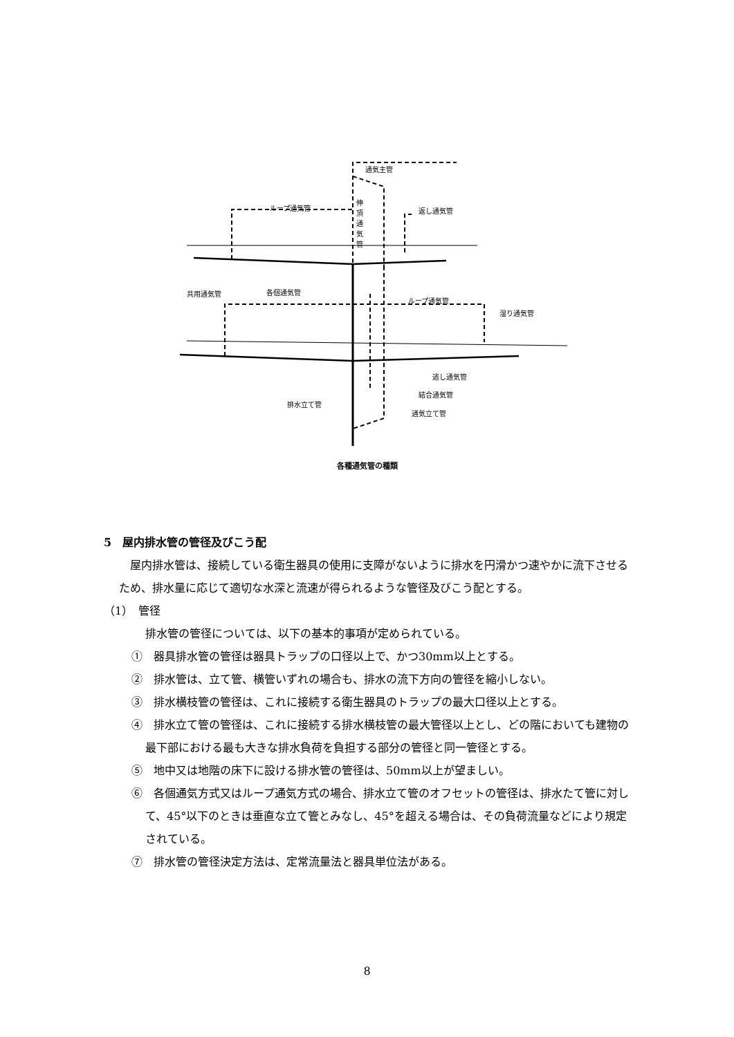通気主管
ループ通気管
伸頂通気管
返し通気管
共用通気管 各個通気管
ループ通気管
湿り通気管
逃し通気管
結合通気管
排水立て管
通気立て管
各種通気管の種類
5　屋内排水管の管径及びこう配
屋内排水管は、接続している衛生器具の使用に支障がないように排水を円滑かつ速やかに流下させるため、排水量に応じて適切な水深と流速が得られるような管径及びこう配とする。
（1）　管径
排水管の管径については、以下の基本的事項が定められている。
①　器具排水管の管径は器具トラップの口径以上で、かつ30mm以上とする。
②　排水管は、立て管、横管いずれの場合も、排水の流下方向の管径を縮小しない。
③　排水横枝管の管径は、これに接続する衛生器具のトラップの最大口径以上とする。
④　排水立て管の管径は、これに接続する排水横枝管の最大管径以上とし、どの階においても建物の最下部における最も大きな排水負荷を負担する部分の管径と同一管径とする。
⑤　地中又は地階の床下に設ける排水管の管径は、50mm以上が望ましい。
⑥　各個通気方式又はループ通気方式の場合、排水立て管のオフセットの管径は、排水たて管に対して、45°以下のときは垂直な立て管とみなし、45°を超える場合は、その負荷流量などにより規定されている。
⑦　排水管の管径決定方法は、定常流量法と器具単位法がある。
8